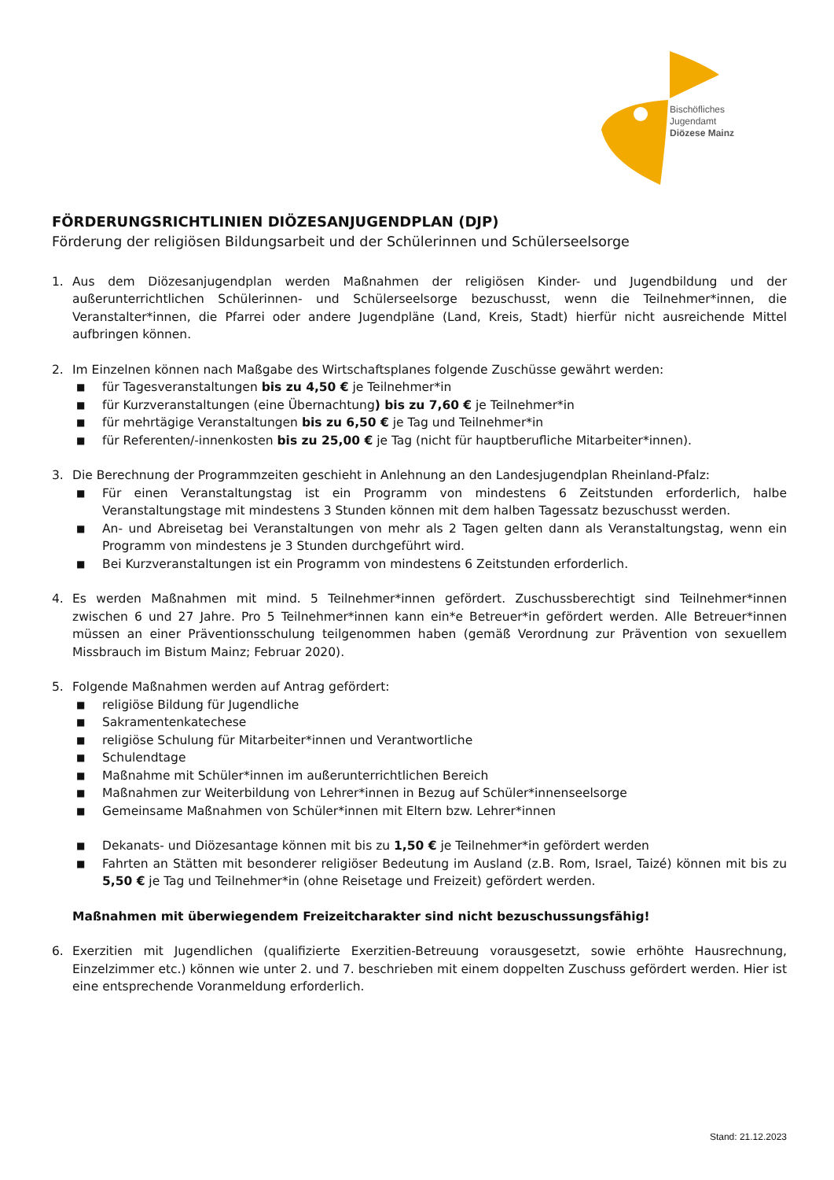Bischöfliches
Jugendamt
Diözese Mainz
FÖRDERUNGSRICHTLINIEN DIÖZESANJUGENDPLAN (DJP)
Förderung der religiösen Bildungsarbeit und der Schülerinnen und Schülerseelsorge
1. Aus dem Diözesanjugendplan werden Maßnahmen der religiösen Kinder- und Jugendbildung und der außerunterrichtlichen Schülerinnen- und Schülerseelsorge bezuschusst, wenn die Teilnehmer*innen, die Veranstalter*innen, die Pfarrei oder andere Jugendpläne (Land, Kreis, Stadt) hierfür nicht ausreichende Mittel aufbringen können.
2. Im Einzelnen können nach Maßgabe des Wirtschaftsplanes folgende Zuschüsse gewährt werden:
■ für Tagesveranstaltungen bis zu 4,50 € je Teilnehmer*in
■ für Kurzveranstaltungen (eine Übernachtung) bis zu 7,60 € je Teilnehmer*in
■ für mehrtägige Veranstaltungen bis zu 6,50 € je Tag und Teilnehmer*in
■ für Referenten/-innenkosten bis zu 25,00 € je Tag (nicht für hauptberufliche Mitarbeiter*innen).
3. Die Berechnung der Programmzeiten geschieht in Anlehnung an den Landesjugendplan Rheinland-Pfalz:
■ Für einen Veranstaltungstag ist ein Programm von mindestens 6 Zeitstunden erforderlich, halbe Veranstaltungstage mit mindestens 3 Stunden können mit dem halben Tagessatz bezuschusst werden.
■ An- und Abreisetag bei Veranstaltungen von mehr als 2 Tagen gelten dann als Veranstaltungstag, wenn ein Programm von mindestens je 3 Stunden durchgeführt wird.
■ Bei Kurzveranstaltungen ist ein Programm von mindestens 6 Zeitstunden erforderlich.
4. Es werden Maßnahmen mit mind. 5 Teilnehmer*innen gefördert. Zuschussberechtigt sind Teilnehmer*innen zwischen 6 und 27 Jahre. Pro 5 Teilnehmer*innen kann ein*e Betreuer*in gefördert werden. Alle Betreuer*innen müssen an einer Präventionsschulung teilgenommen haben (gemäß Verordnung zur Prävention von sexuellem Missbrauch im Bistum Mainz; Februar 2020).
5. Folgende Maßnahmen werden auf Antrag gefördert:
■ religiöse Bildung für Jugendliche
■ Sakramentenkatechese
■ religiöse Schulung für Mitarbeiter*innen und Verantwortliche
■ Schulendtage
■ Maßnahme mit Schüler*innen im außerunterrichtlichen Bereich
■ Maßnahmen zur Weiterbildung von Lehrer*innen in Bezug auf Schüler*innenseelsorge
■ Gemeinsame Maßnahmen von Schüler*innen mit Eltern bzw. Lehrer*innen
■ Dekanats- und Diözesantage können mit bis zu 1,50 € je Teilnehmer*in gefördert werden
■ Fahrten an Stätten mit besonderer religiöser Bedeutung im Ausland (z.B. Rom, Israel, Taizé) können mit bis zu 5,50 € je Tag und Teilnehmer*in (ohne Reisetage und Freizeit) gefördert werden.
Maßnahmen mit überwiegendem Freizeitcharakter sind nicht bezuschussungsfähig!
6. Exerzitien mit Jugendlichen (qualifizierte Exerzitien-Betreuung vorausgesetzt, sowie erhöhte Hausrechnung, Einzelzimmer etc.) können wie unter 2. und 7. beschrieben mit einem doppelten Zuschuss gefördert werden. Hier ist eine entsprechende Voranmeldung erforderlich.
Stand: 21.12.2023